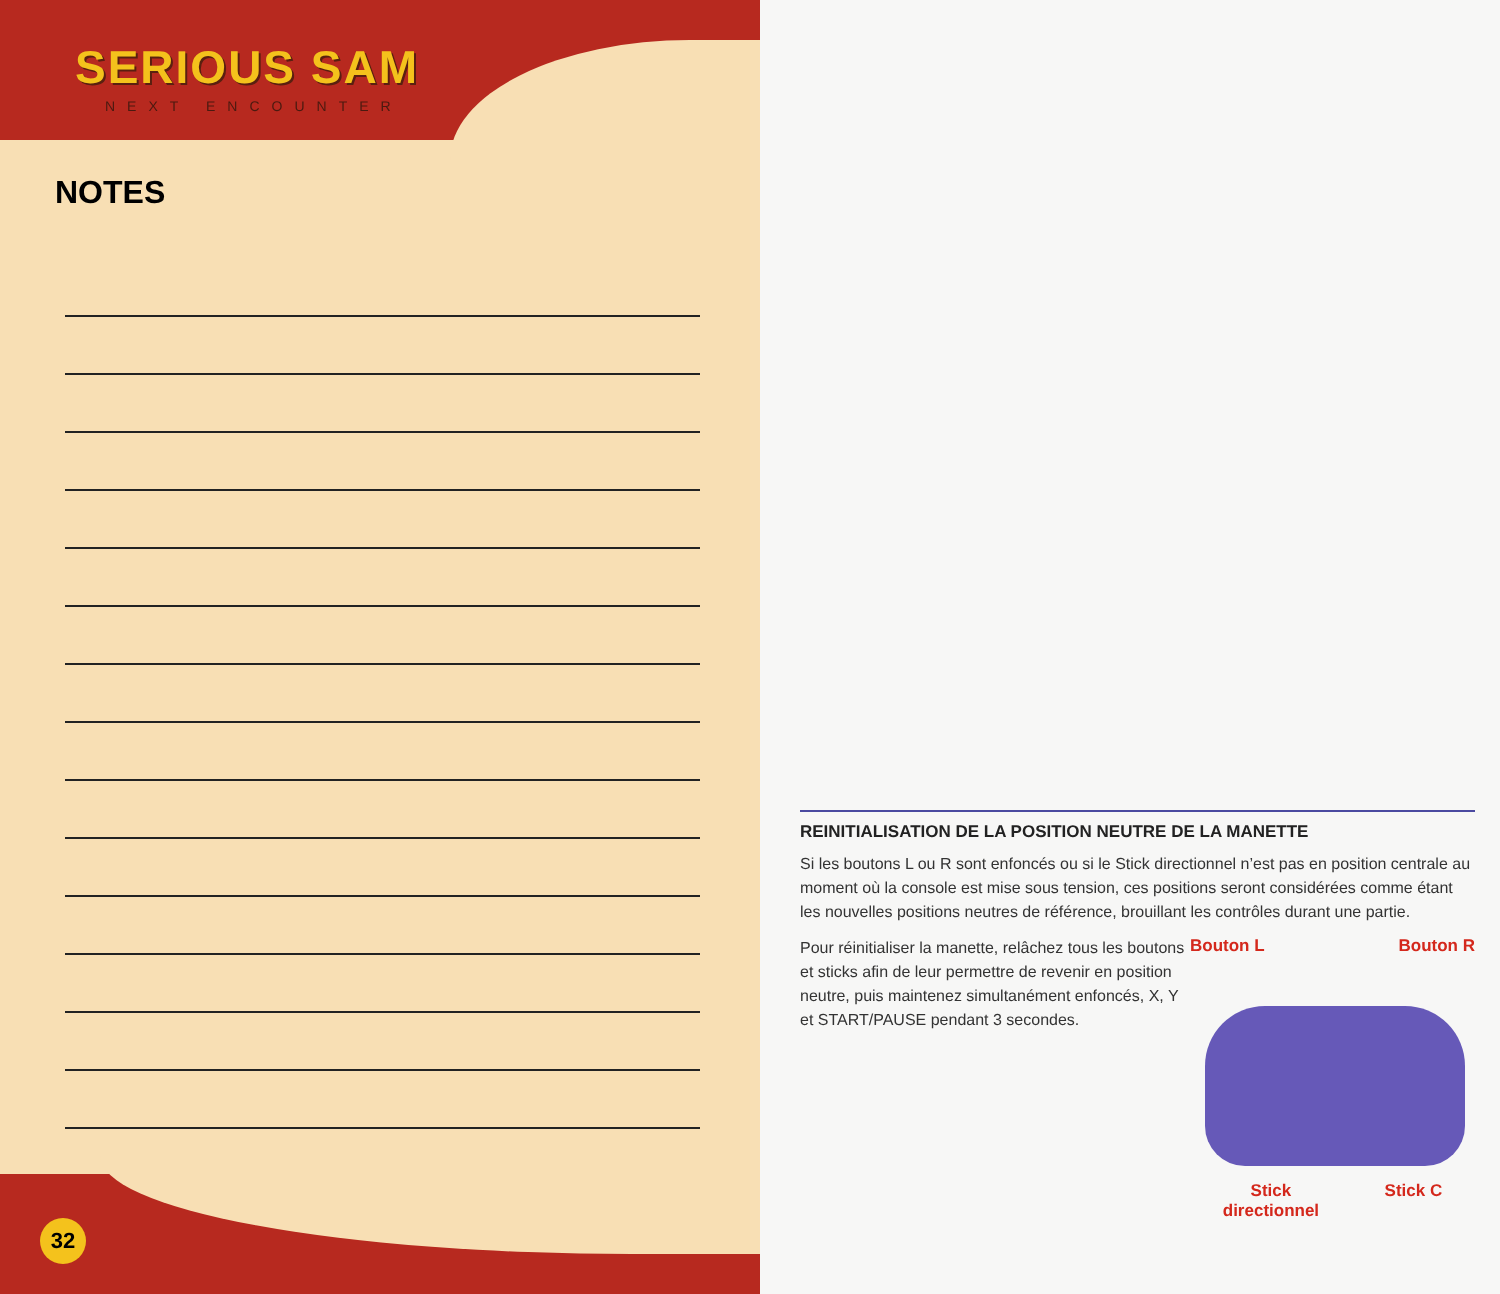SERIOUS SAM
NEXT ENCOUNTER
NOTES
32
REINITIALISATION DE LA POSITION NEUTRE DE LA MANETTE
Si les boutons L ou R sont enfoncés ou si le Stick directionnel n’est pas en position centrale au moment où la console est mise sous tension, ces positions seront considérées comme étant les nouvelles positions neutres de référence, brouillant les contrôles durant une partie.
Pour réinitialiser la manette, relâchez tous les boutons et sticks afin de leur permettre de revenir en position neutre, puis maintenez simultanément enfoncés, X, Y et START/PAUSE pendant 3 secondes.
Bouton L Bouton R
Stick
directionnel Stick C